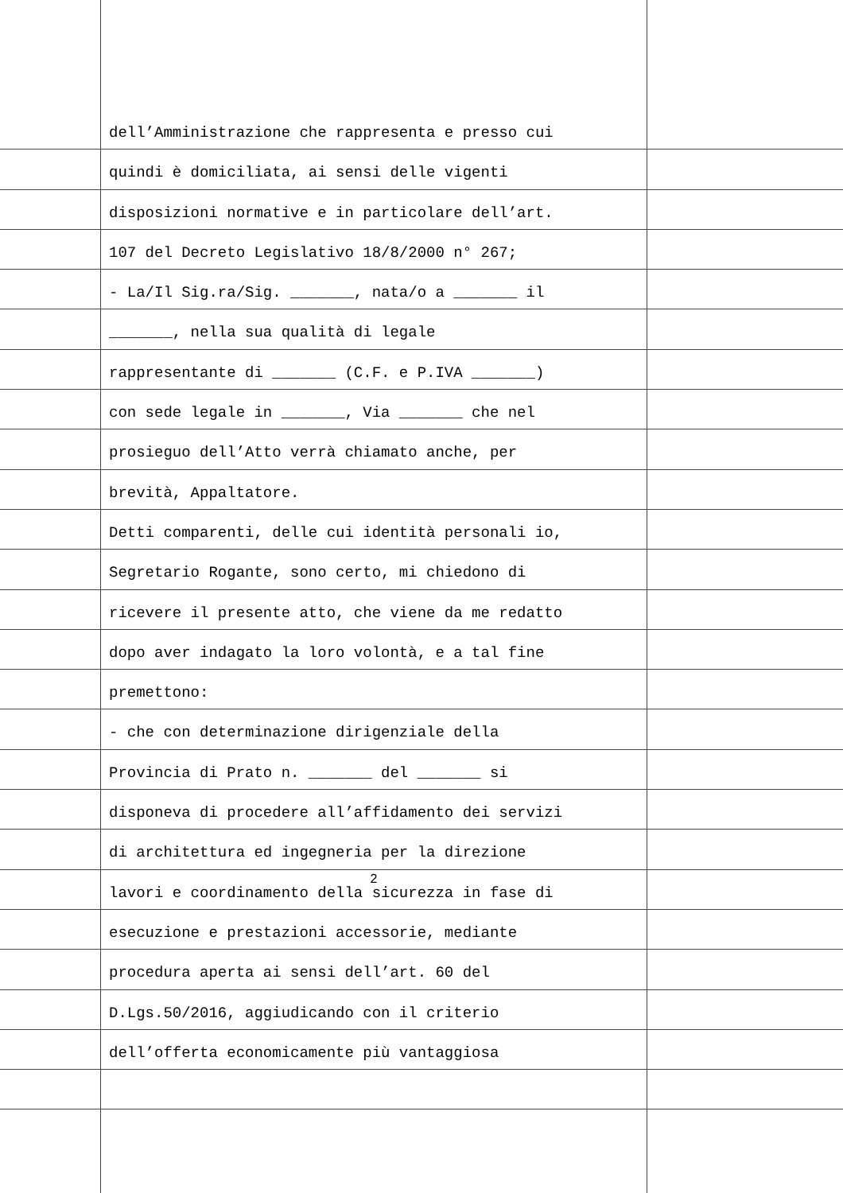dell’Amministrazione che rappresenta e presso cui
quindi è domiciliata, ai sensi delle vigenti
disposizioni normative e in particolare dell’art.
107 del Decreto Legislativo 18/8/2000 n° 267;
- La/Il Sig.ra/Sig. _______, nata/o a _______ il
_______, nella sua qualità di legale
rappresentante di _______ (C.F. e P.IVA _______)
con sede legale in _______, Via _______ che nel
prosieguo dell’Atto verrà chiamato anche, per
brevità, Appaltatore.
Detti comparenti, delle cui identità personali io,
Segretario Rogante, sono certo, mi chiedono di
ricevere il presente atto, che viene da me redatto
dopo aver indagato la loro volontà, e a tal fine
premettono:
- che con determinazione dirigenziale della
Provincia di Prato n. _______ del _______ si
disponeva di procedere all’affidamento dei servizi
di architettura ed ingegneria per la direzione
lavori e coordinamento della sicurezza in fase di
esecuzione e prestazioni accessorie, mediante
procedura aperta ai sensi dell’art. 60 del
D.Lgs.50/2016, aggiudicando con il criterio
dell’offerta economicamente più vantaggiosa
2